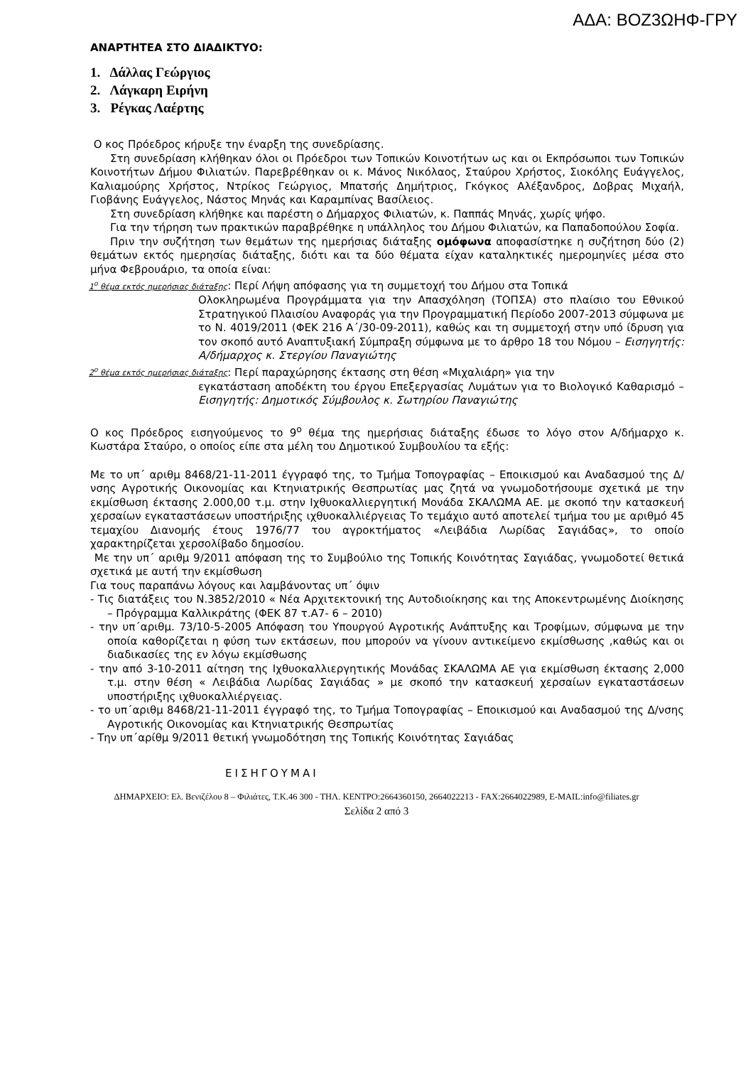ΑΔΑ: ΒΟΖ3ΩΗΦ-ΓΡΥ
ΑΝΑΡΤΗΤΕΑ ΣΤΟ ΔΙΑΔΙΚΤΥΟ:
1. Δάλλας Γεώργιος
2. Λάγκαρη Ειρήνη
3. Ρέγκας Λαέρτης
Ο κος Πρόεδρος κήρυξε την έναρξη της συνεδρίασης.
Στη συνεδρίαση κλήθηκαν όλοι οι Πρόεδροι των Τοπικών Κοινοτήτων ως και οι Εκπρόσωποι των Τοπικών Κοινοτήτων Δήμου Φιλιατών. Παρεβρέθηκαν οι κ. Μάνος Νικόλαος, Σταύρου Χρήστος, Σιοκόλης Ευάγγελος, Καλιαμούρης Χρήστος, Ντρίκος Γεώργιος, Μπατσής Δημήτριος, Γκόγκος Αλέξανδρος, Δοβρας Μιχαήλ, Γιοβάνης Ευάγγελος, Νάστος Μηνάς και Καραμπίνας Βασίλειος.
Στη συνεδρίαση κλήθηκε και παρέστη ο Δήμαρχος Φιλιατών, κ. Παππάς Μηνάς, χωρίς ψήφο.
Για την τήρηση των πρακτικών παραβρέθηκε η υπάλληλος του Δήμου Φιλιατών, κα Παπαδοπούλου Σοφία.
Πριν την συζήτηση των θεμάτων της ημερήσιας διάταξης ομόφωνα αποφασίστηκε η συζήτηση δύο (2) θεμάτων εκτός ημερησίας διάταξης, διότι και τα δύο θέματα είχαν καταληκτικές ημερομηνίες μέσα στο μήνα Φεβρουάριο, τα οποία είναι:
1<sup>ο</sup> θέμα εκτός ημερήσιας διάταξης: Περί Λήψη απόφασης για τη συμμετοχή του Δήμου στα Τοπικά
Ολοκληρωμένα Προγράμματα για την Απασχόληση (ΤΟΠΣΑ) στο πλαίσιο του Εθνικού Στρατηγικού Πλαισίου Αναφοράς για την Προγραμματική Περίοδο 2007-2013 σύμφωνα με το Ν. 4019/2011 (ΦΕΚ 216 Α΄/30-09-2011), καθώς και τη συμμετοχή στην υπό ίδρυση για τον σκοπό αυτό Αναπτυξιακή Σύμπραξη σύμφωνα με το άρθρο 18 του Νόμου – Εισηγητής: Α/δήμαρχος κ. Στεργίου Παναγιώτης
2<sup>ο</sup> θέμα εκτός ημερήσιας διάταξης: Περί παραχώρησης έκτασης στη θέση «Μιχαλιάρη» για την
εγκατάσταση αποδέκτη του έργου Επεξεργασίας Λυμάτων για το Βιολογικό Καθαρισμό – Εισηγητής: Δημοτικός Σύμβουλος κ. Σωτηρίου Παναγιώτης
Ο κος Πρόεδρος εισηγούμενος το 9<sup>ο</sup> θέμα της ημερήσιας διάταξης έδωσε το λόγο στον Α/δήμαρχο κ. Κωστάρα Σταύρο, ο οποίος είπε στα μέλη του Δημοτικού Συμβουλίου τα εξής:
Με το υπ΄ αριθμ 8468/21-11-2011 έγγραφό της, το Τμήμα Τοπογραφίας – Εποικισμού και Αναδασμού της Δ/νσης Αγροτικής Οικονομίας και Κτηνιατρικής Θεσπρωτίας μας ζητά να γνωμοδοτήσουμε σχετικά με την εκμίσθωση έκτασης 2.000,00 τ.μ. στην Ιχθυοκαλλιεργητική Μονάδα ΣΚΑΛΩΜΑ ΑΕ. με σκοπό την κατασκευή χερσαίων εγκαταστάσεων υποστήριξης ιχθυοκαλλιέργειας Το τεμάχιο αυτό αποτελεί τμήμα του με αριθμό 45 τεμαχίου Διανομής έτους 1976/77 του αγροκτήματος «Λειβάδια Λωρίδας Σαγιάδας», το οποίο χαρακτηρίζεται χερσολίβαδο δημοσίου.
Με την υπ΄ αριθμ 9/2011 απόφαση της το Συμβούλιο της Τοπικής Κοινότητας Σαγιάδας, γνωμοδοτεί θετικά σχετικά με αυτή την εκμίσθωση
Για τους παραπάνω λόγους και λαμβάνοντας υπ΄ όψιν
- Τις διατάξεις του Ν.3852/2010 « Νέα Αρχιτεκτονική της Αυτοδιοίκησης και της Αποκεντρωμένης Διοίκησης – Πρόγραμμα Καλλικράτης (ΦΕΚ 87 τ.Α7- 6 – 2010)
- την υπ΄αριθμ. 73/10-5-2005 Απόφαση του Υπουργού Αγροτικής Ανάπτυξης και Τροφίμων, σύμφωνα με την οποία καθορίζεται η φύση των εκτάσεων, που μπορούν να γίνουν αντικείμενο εκμίσθωσης ,καθώς και οι διαδικασίες της εν λόγω εκμίσθωσης
- την από 3-10-2011 αίτηση της Ιχθυοκαλλιεργητικής Μονάδας ΣΚΑΛΩΜΑ ΑΕ για εκμίσθωση έκτασης 2,000 τ.μ. στην θέση « Λειβάδια Λωρίδας Σαγιάδας » με σκοπό την κατασκευή χερσαίων εγκαταστάσεων υποστήριξης ιχθυοκαλλιέργειας.
- το υπ΄αριθμ 8468/21-11-2011 έγγραφό της, το Τμήμα Τοπογραφίας – Εποικισμού και Αναδασμού της Δ/νσης Αγροτικής Οικονομίας και Κτηνιατρικής Θεσπρωτίας
- Την υπ΄αρίθμ 9/2011 θετική γνωμοδότηση της Τοπικής Κοινότητας Σαγιάδας
ΕΙΣΗΓΟΥΜΑΙ
ΔΗΜΑΡΧΕΙΟ: Ελ. Βενιζέλου 8 – Φιλιάτες, Τ.Κ.46 300 - ΤΗΛ. ΚΕΝΤΡΟ:2664360150, 2664022213 - FAX:2664022989, E-MAIL:info@filiates.gr
Σελίδα 2 από 3